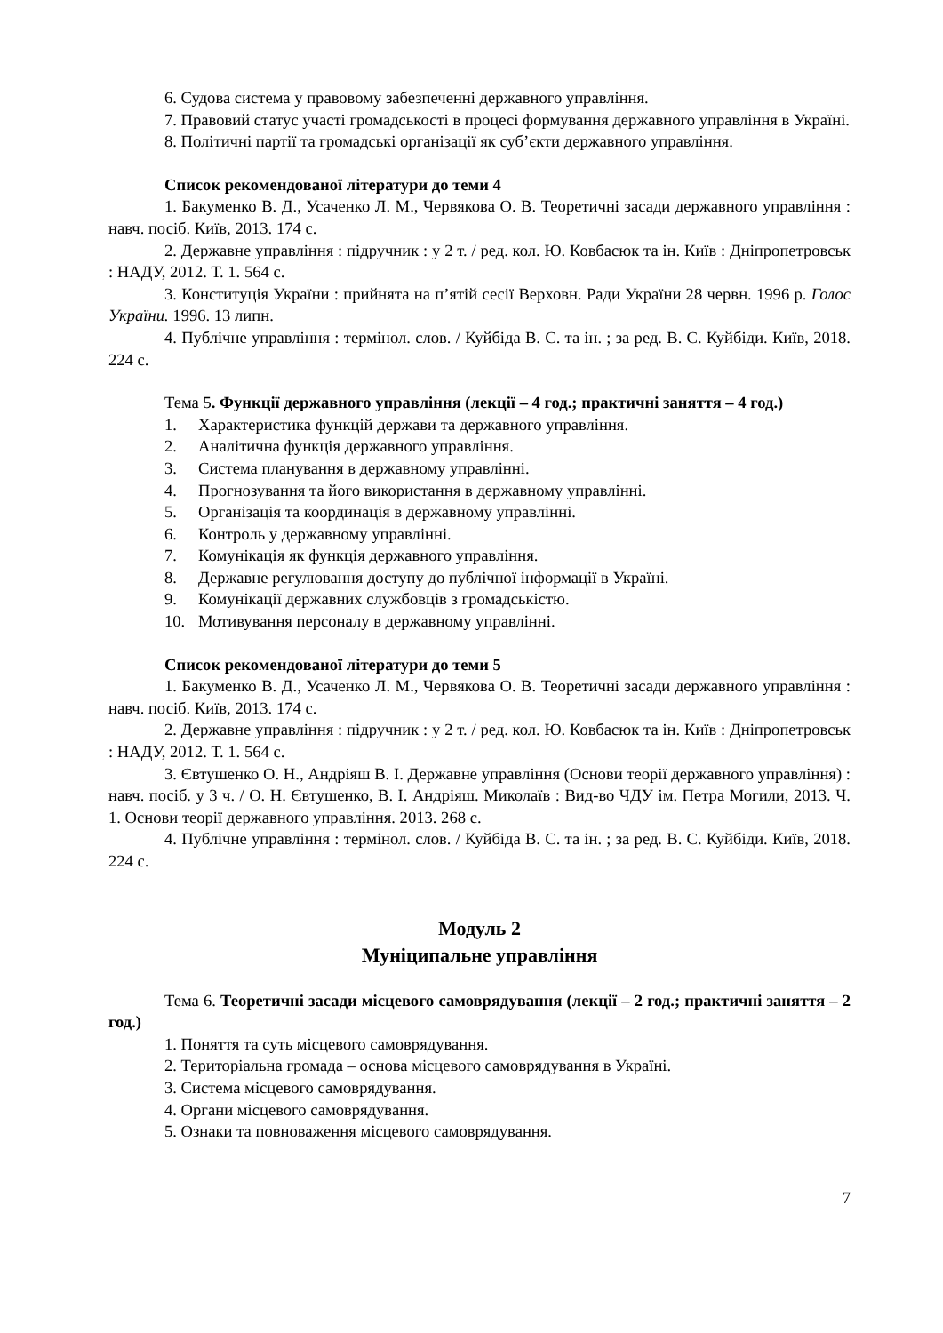6. Судова система у правовому забезпеченні державного управління.
7. Правовий статус участі громадськості в процесі формування державного управління в Україні.
8. Політичні партії та громадські організації як суб’єкти державного управління.
Список рекомендованої літератури до теми 4
1. Бакуменко В. Д., Усаченко Л. М., Червякова О. В. Теоретичні засади державного управління : навч. посіб. Київ, 2013. 174 с.
2. Державне управління : підручник : у 2 т. / ред. кол. Ю. Ковбасюк та ін. Київ : Дніпропетровськ : НАДУ, 2012. Т. 1. 564 с.
3. Конституція України : прийнята на п’ятій сесії Верховн. Ради України 28 червн. 1996 р. Голос України. 1996. 13 липн.
4. Публічне управління : термінол. слов. / Куйбіда В. С. та ін. ; за ред. В. С. Куйбіди. Київ, 2018. 224 с.
Тема 5. Функції державного управління (лекції – 4 год.; практичні заняття – 4 год.)
1. Характеристика функцій держави та державного управління.
2. Аналітична функція державного управління.
3. Система планування в державному управлінні.
4. Прогнозування та його використання в державному управлінні.
5. Організація та координація в державному управлінні.
6. Контроль у державному управлінні.
7. Комунікація як функція державного управління.
8. Державне регулювання доступу до публічної інформації в Україні.
9. Комунікації державних службовців з громадськістю.
10. Мотивування персоналу в державному управлінні.
Список рекомендованої літератури до теми 5
1. Бакуменко В. Д., Усаченко Л. М., Червякова О. В. Теоретичні засади державного управління : навч. посіб. Київ, 2013. 174 с.
2. Державне управління : підручник : у 2 т. / ред. кол. Ю. Ковбасюк та ін. Київ : Дніпропетровськ : НАДУ, 2012. Т. 1. 564 с.
3. Євтушенко О. Н., Андріяш В. І. Державне управління (Основи теорії державного управління) : навч. посіб. у 3 ч. / О. Н. Євтушенко, В. І. Андріяш. Миколаїв : Вид-во ЧДУ ім. Петра Могили, 2013. Ч. 1. Основи теорії державного управління. 2013. 268 с.
4. Публічне управління : термінол. слов. / Куйбіда В. С. та ін. ; за ред. В. С. Куйбіди. Київ, 2018. 224 с.
Модуль 2
Муніципальне управління
Тема 6. Теоретичні засади місцевого самоврядування (лекції – 2 год.; практичні заняття – 2 год.)
1. Поняття та суть місцевого самоврядування.
2. Територіальна громада – основа місцевого самоврядування в Україні.
3. Система місцевого самоврядування.
4. Органи місцевого самоврядування.
5. Ознаки та повноваження місцевого самоврядування.
7